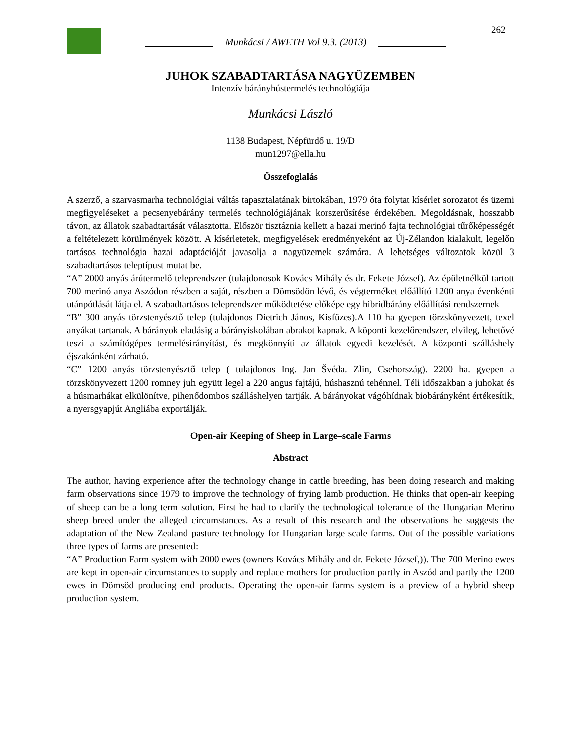262
Munkácsi / AWETH Vol 9.3. (2013)
JUHOK SZABADTARTÁSA NAGYÜZEMBEN
Intenzív bárányhústermelés technológiája
Munkácsi László
1138 Budapest, Népfürdő u. 19/D
mun1297@ella.hu
Összefoglalás
A szerző, a szarvasmarha technológiai váltás tapasztalatának birtokában, 1979 óta folytat kísérlet sorozatot és üzemi megfigyeléseket a pecsenyebárány termelés technológiájának korszerűsítése érdekében. Megoldásnak, hosszabb távon, az állatok szabadtartását választotta. Először tisztáznia kellett a hazai merinó fajta technológiai tűrőképességét a feltételezett körülmények között. A kísérletetek, megfigyelések eredményeként az Új-Zélandon kialakult, legelőn tartásos technológia hazai adaptációját javasolja a nagyüzemek számára. A lehetséges változatok közül 3 szabadtartásos teleptípust mutat be.
“A” 2000 anyás árútermelő teleprendszer (tulajdonosok Kovács Mihály és dr. Fekete József). Az épületnélkül tartott 700 merinó anya Aszódon részben a saját, részben a Dömsödön lévő, és végterméket előállító 1200 anya évenkénti utánpótlását látja el. A szabadtartásos teleprendszer működtetése előképe egy hibridbárány előállítási rendszernek
“B” 300 anyás törzstenyésztő telep (tulajdonos Dietrich János, Kisfüzes).A 110 ha gyepen törzskönyvezett, texel anyákat tartanak. A bárányok eladásig a bárányiskolában abrakot kapnak. A köponti kezelőrendszer, elvileg, lehetővé teszi a számítógépes termelésirányítást, és megkönnyíti az állatok egyedi kezelését. A központi szálláshely éjszakánként zárható.
“C” 1200 anyás törzstenyésztő telep ( tulajdonos Ing. Jan Švéda. Zlin, Csehország). 2200 ha. gyepen a törzskönyvezett 1200 romney juh együtt legel a 220 angus fajtájú, húshasznú tehénnel. Téli időszakban a juhokat és a húsmarhákat elkülönítve, pihenődombos szálláshelyen tartják. A bárányokat vágóhídnak biobárányként értékesítik, a nyersgyapjút Angliába exportálják.
Open-air Keeping of Sheep in Large–scale Farms
Abstract
The author, having experience after the technology change in cattle breeding, has been doing research and making farm observations since 1979 to improve the technology of frying lamb production. He thinks that open-air keeping of sheep can be a long term solution. First he had to clarify the technological tolerance of the Hungarian Merino sheep breed under the alleged circumstances. As a result of this research and the observations he suggests the adaptation of the New Zealand pasture technology for Hungarian large scale farms. Out of the possible variations three types of farms are presented:
“A” Production Farm system with 2000 ewes (owners Kovács Mihály and dr. Fekete József,)). The 700 Merino ewes are kept in open-air circumstances to supply and replace mothers for production partly in Aszód and partly the 1200 ewes in Dömsöd producing end products. Operating the open-air farms system is a preview of a hybrid sheep production system.